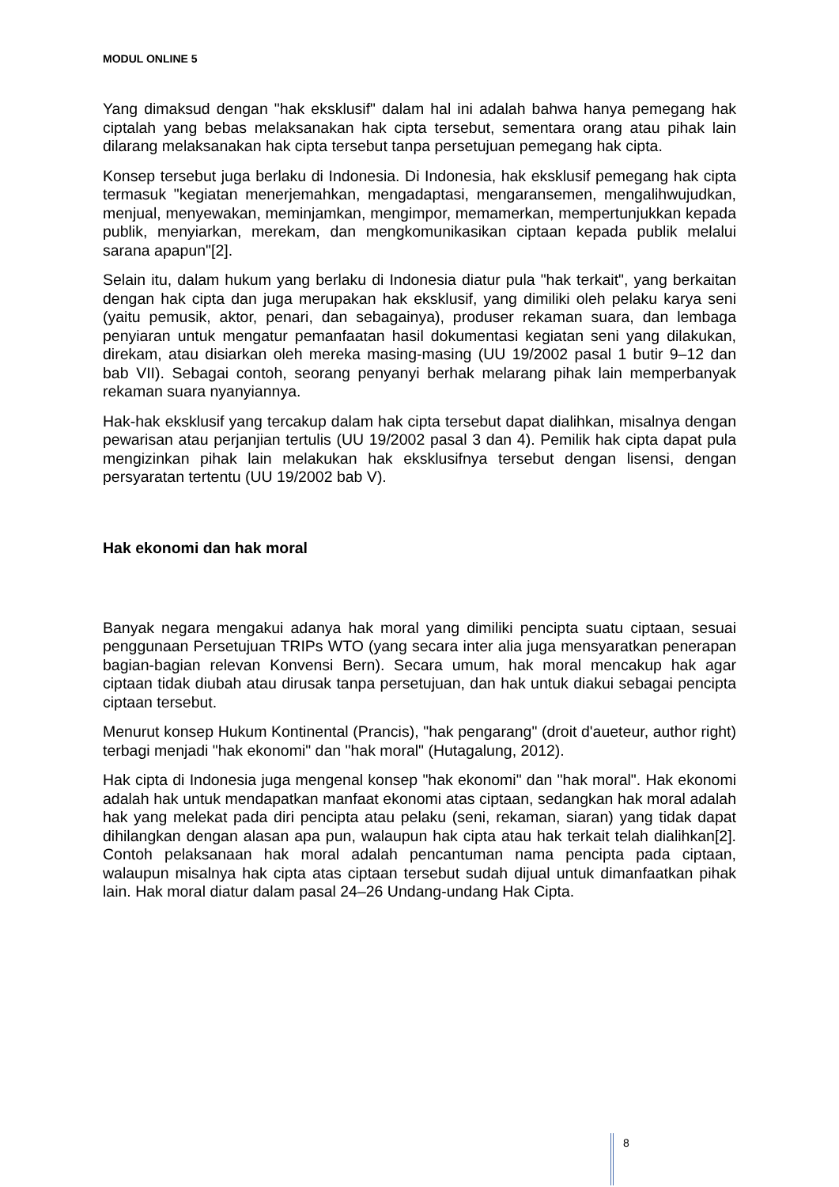MODUL ONLINE 5
Yang dimaksud dengan "hak eksklusif" dalam hal ini adalah bahwa hanya pemegang hak ciptalah yang bebas melaksanakan hak cipta tersebut, sementara orang atau pihak lain dilarang melaksanakan hak cipta tersebut tanpa persetujuan pemegang hak cipta.
Konsep tersebut juga berlaku di Indonesia. Di Indonesia, hak eksklusif pemegang hak cipta termasuk "kegiatan menerjemahkan, mengadaptasi, mengaransemen, mengalihwujudkan, menjual, menyewakan, meminjamkan, mengimpor, memamerkan, mempertunjukkan kepada publik, menyiarkan, merekam, dan mengkomunikasikan ciptaan kepada publik melalui sarana apapun"[2].
Selain itu, dalam hukum yang berlaku di Indonesia diatur pula "hak terkait", yang berkaitan dengan hak cipta dan juga merupakan hak eksklusif, yang dimiliki oleh pelaku karya seni (yaitu pemusik, aktor, penari, dan sebagainya), produser rekaman suara, dan lembaga penyiaran untuk mengatur pemanfaatan hasil dokumentasi kegiatan seni yang dilakukan, direkam, atau disiarkan oleh mereka masing-masing (UU 19/2002 pasal 1 butir 9–12 dan bab VII). Sebagai contoh, seorang penyanyi berhak melarang pihak lain memperbanyak rekaman suara nyanyiannya.
Hak-hak eksklusif yang tercakup dalam hak cipta tersebut dapat dialihkan, misalnya dengan pewarisan atau perjanjian tertulis (UU 19/2002 pasal 3 dan 4). Pemilik hak cipta dapat pula mengizinkan pihak lain melakukan hak eksklusifnya tersebut dengan lisensi, dengan persyaratan tertentu (UU 19/2002 bab V).
Hak ekonomi dan hak moral
Banyak negara mengakui adanya hak moral yang dimiliki pencipta suatu ciptaan, sesuai penggunaan Persetujuan TRIPs WTO (yang secara inter alia juga mensyaratkan penerapan bagian-bagian relevan Konvensi Bern). Secara umum, hak moral mencakup hak agar ciptaan tidak diubah atau dirusak tanpa persetujuan, dan hak untuk diakui sebagai pencipta ciptaan tersebut.
Menurut konsep Hukum Kontinental (Prancis), "hak pengarang" (droit d'aueteur, author right) terbagi menjadi "hak ekonomi" dan "hak moral" (Hutagalung, 2012).
Hak cipta di Indonesia juga mengenal konsep "hak ekonomi" dan "hak moral". Hak ekonomi adalah hak untuk mendapatkan manfaat ekonomi atas ciptaan, sedangkan hak moral adalah hak yang melekat pada diri pencipta atau pelaku (seni, rekaman, siaran) yang tidak dapat dihilangkan dengan alasan apa pun, walaupun hak cipta atau hak terkait telah dialihkan[2]. Contoh pelaksanaan hak moral adalah pencantuman nama pencipta pada ciptaan, walaupun misalnya hak cipta atas ciptaan tersebut sudah dijual untuk dimanfaatkan pihak lain. Hak moral diatur dalam pasal 24–26 Undang-undang Hak Cipta.
8